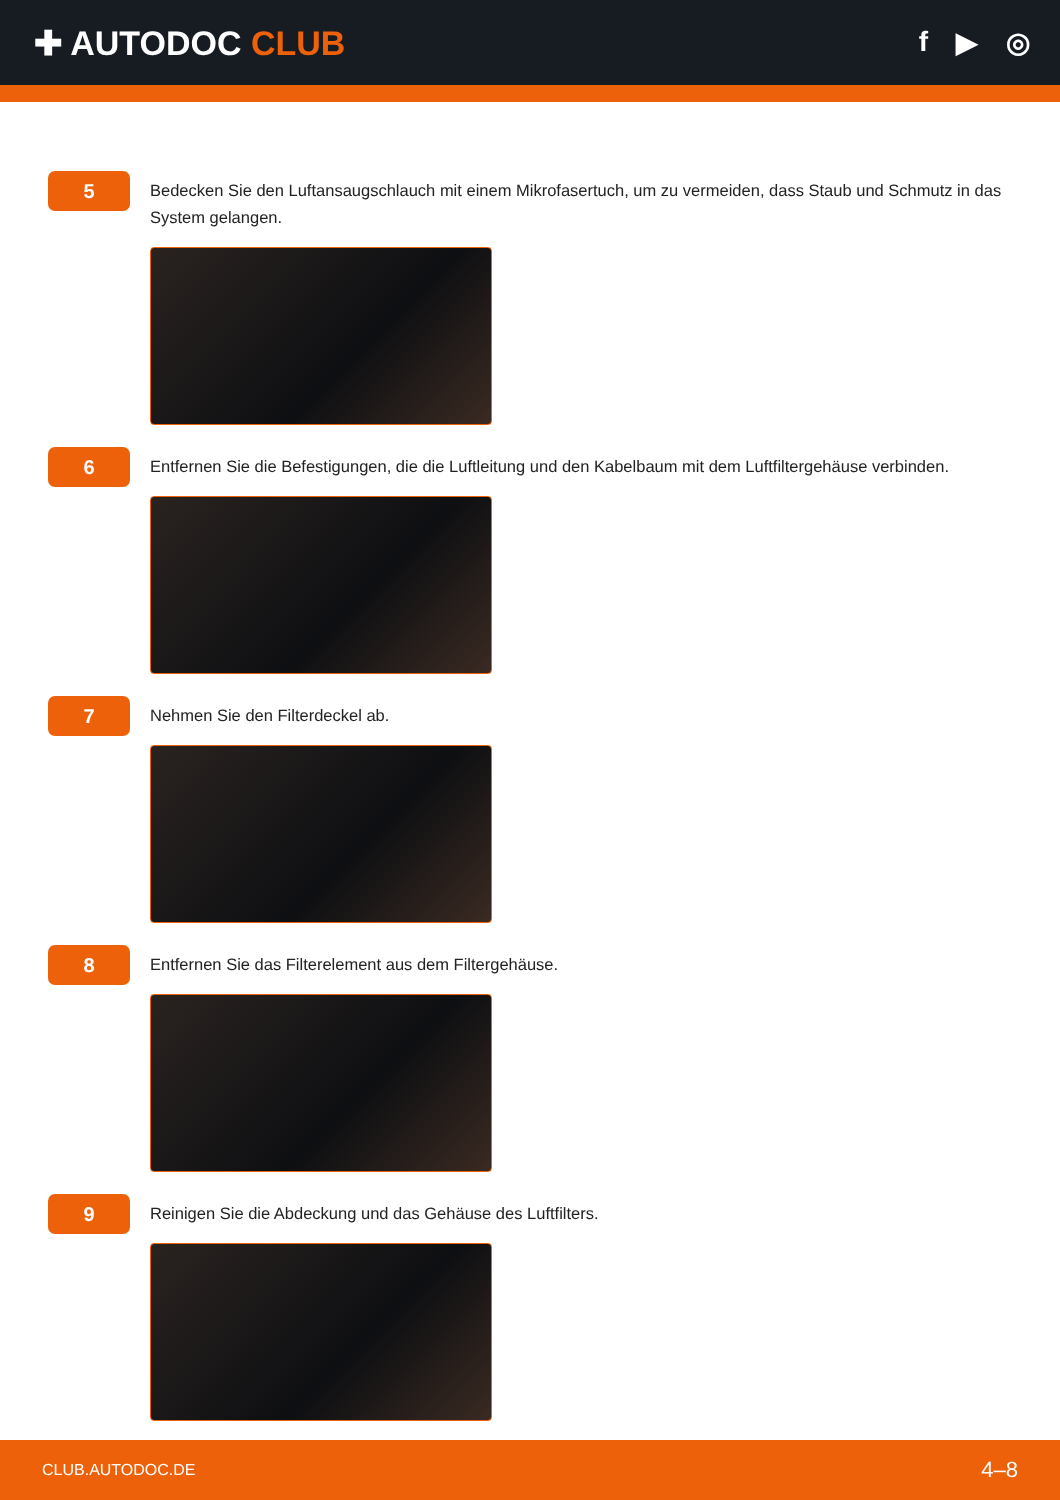✚ AUTODOC CLUB
f ▶ ◎
5
Bedecken Sie den Luftansaugschlauch mit einem Mikrofasertuch, um zu vermeiden, dass Staub und Schmutz in das System gelangen.
6
Entfernen Sie die Befestigungen, die die Luftleitung und den Kabelbaum mit dem Luftfiltergehäuse verbinden.
7
Nehmen Sie den Filterdeckel ab.
8
Entfernen Sie das Filterelement aus dem Filtergehäuse.
9
Reinigen Sie die Abdeckung und das Gehäuse des Luftfilters.
CLUB.AUTODOC.DE 4–8